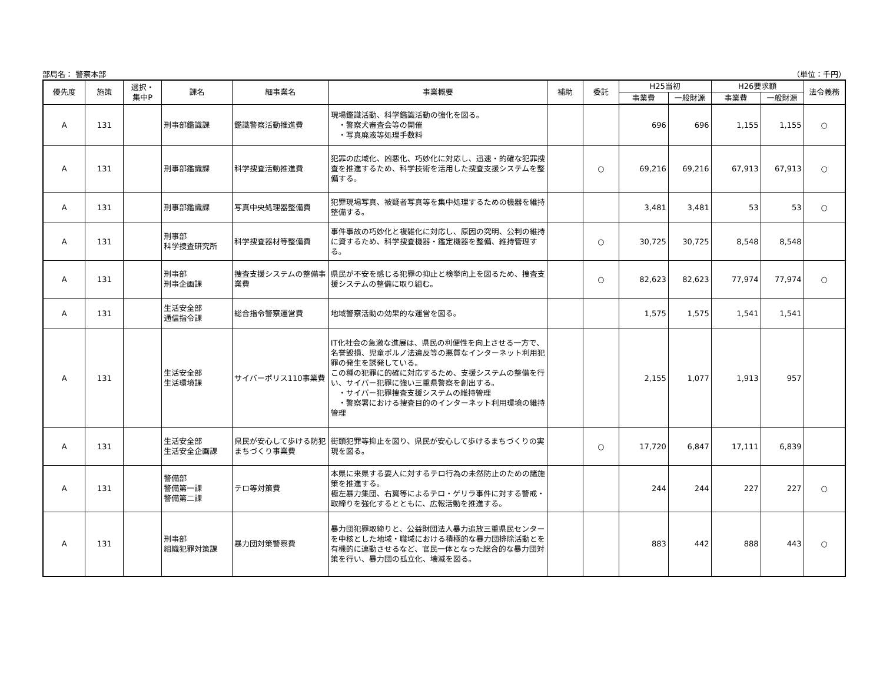部局名： 警察本部 （単位：千円）
| 優先度 | 施策 | 選択・ 集中P | 課名 | 細事業名 | 事業概要 | 補助 | 委託 | H25当初 | | H26要求額 | | 法令義務 |
| --- | --- | --- | --- | --- | --- | --- | --- | --- | --- | --- | --- | --- |
| | | | | | | | | 事業費 | 一般財源 | 事業費 | 一般財源 | |
| A | 131 | | 刑事部鑑識課 | 鑑識警察活動推進費 | 現場鑑識活動、科学鑑識活動の強化を図る。 ・警察犬審査会等の開催 ・写真廃液等処理手数料 | | | 696 | 696 | 1,155 | 1,155 | ○ |
| A | 131 | | 刑事部鑑識課 | 科学捜査活動推進費 | 犯罪の広域化、凶悪化、巧妙化に対応し、迅速・的確な犯罪捜査を推進するため、科学技術を活用した捜査支援システムを整備する。 | | ○ | 69,216 | 69,216 | 67,913 | 67,913 | ○ |
| A | 131 | | 刑事部鑑識課 | 写真中央処理器整備費 | 犯罪現場写真、被疑者写真等を集中処理するための機器を維持整備する。 | | | 3,481 | 3,481 | 53 | 53 | ○ |
| A | 131 | | 刑事部 科学捜査研究所 | 科学捜査器材等整備費 | 事件事故の巧妙化と複雑化に対応し、原因の究明、公判の維持に資するため、科学捜査機器・鑑定機器を整備、維持管理する。 | | ○ | 30,725 | 30,725 | 8,548 | 8,548 | |
| A | 131 | | 刑事部 刑事企画課 | 捜査支援システムの整備事業費 | 県民が不安を感じる犯罪の抑止と検挙向上を図るため、捜査支援システムの整備に取り組む。 | | ○ | 82,623 | 82,623 | 77,974 | 77,974 | ○ |
| A | 131 | | 生活安全部 通信指令課 | 総合指令警察運営費 | 地域警察活動の効果的な運営を図る。 | | | 1,575 | 1,575 | 1,541 | 1,541 | |
| A | 131 | | 生活安全部 生活環境課 | サイバーポリス110事業費 | IT化社会の急激な進展は、県民の利便性を向上させる一方で、名誉毀損、児童ポルノ法違反等の悪質なインターネット利用犯罪の発生を誘発している。 この種の犯罪に的確に対応するため、支援システムの整備を行い、サイバー犯罪に強い三重県警察を創出する。 ・サイバー犯罪捜査支援システムの維持管理 ・警察署における捜査目的のインターネット利用環境の維持管理 | | | 2,155 | 1,077 | 1,913 | 957 | |
| A | 131 | | 生活安全部 生活安全企画課 | 県民が安心して歩ける防犯まちづくり事業費 | 街頭犯罪等抑止を図り、県民が安心して歩けるまちづくりの実現を図る。 | | ○ | 17,720 | 6,847 | 17,111 | 6,839 | |
| A | 131 | | 警備部 警備第一課 警備第二課 | テロ等対策費 | 本県に来県する要人に対するテロ行為の未然防止のための諸施策を推進する。 極左暴力集団、右翼等によるテロ・ゲリラ事件に対する警戒・取締りを強化するとともに、広報活動を推進する。 | | | 244 | 244 | 227 | 227 | ○ |
| A | 131 | | 刑事部 組織犯罪対策課 | 暴力団対策警察費 | 暴力団犯罪取締りと、公益財団法人暴力追放三重県民センターを中核とした地域・職域における積極的な暴力団排除活動とを有機的に連動させるなど、官民一体となった総合的な暴力団対策を行い、暴力団の孤立化、壊滅を図る。 | | | 883 | 442 | 888 | 443 | ○ |